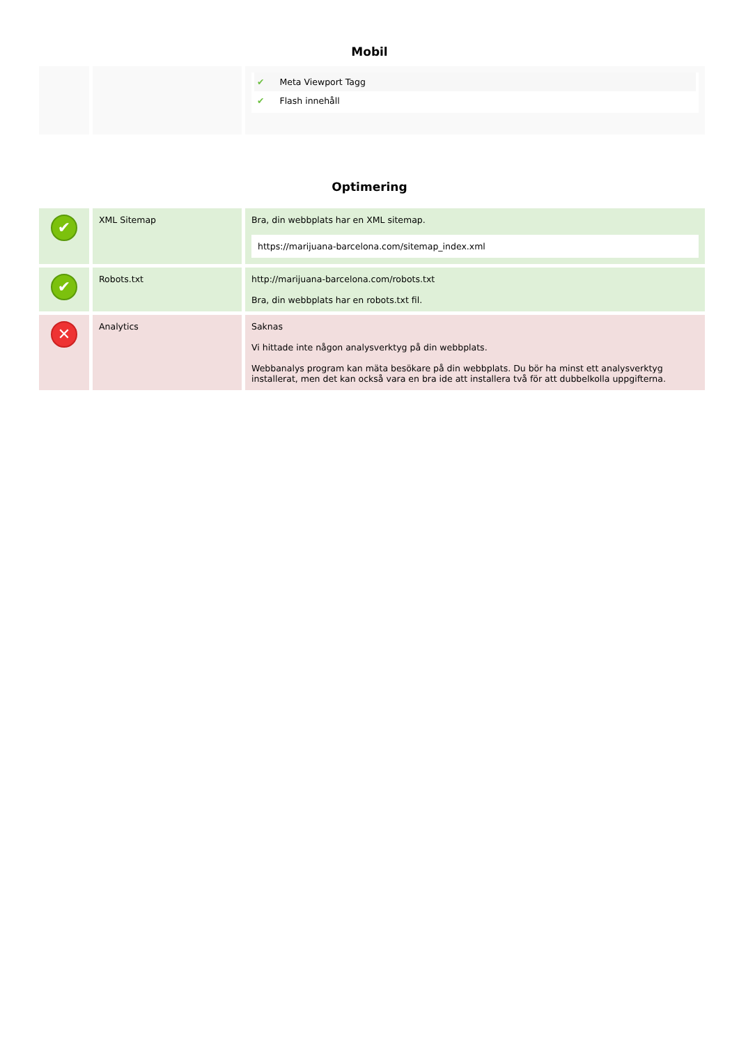Mobil
| | | ✔ Meta Viewport Tagg ✔ Flash innehåll |
Optimering
| ✔ | XML Sitemap | Bra, din webbplats har en XML sitemap. https://marijuana-barcelona.com/sitemap_index.xml |
| ✔ | Robots.txt | http://marijuana-barcelona.com/robots.txt Bra, din webbplats har en robots.txt fil. |
| ✕ | Analytics | Saknas Vi hittade inte någon analysverktyg på din webbplats. Webbanalys program kan mäta besökare på din webbplats. Du bör ha minst ett analysverktyg installerat, men det kan också vara en bra ide att installera två för att dubbelkolla uppgifterna. |